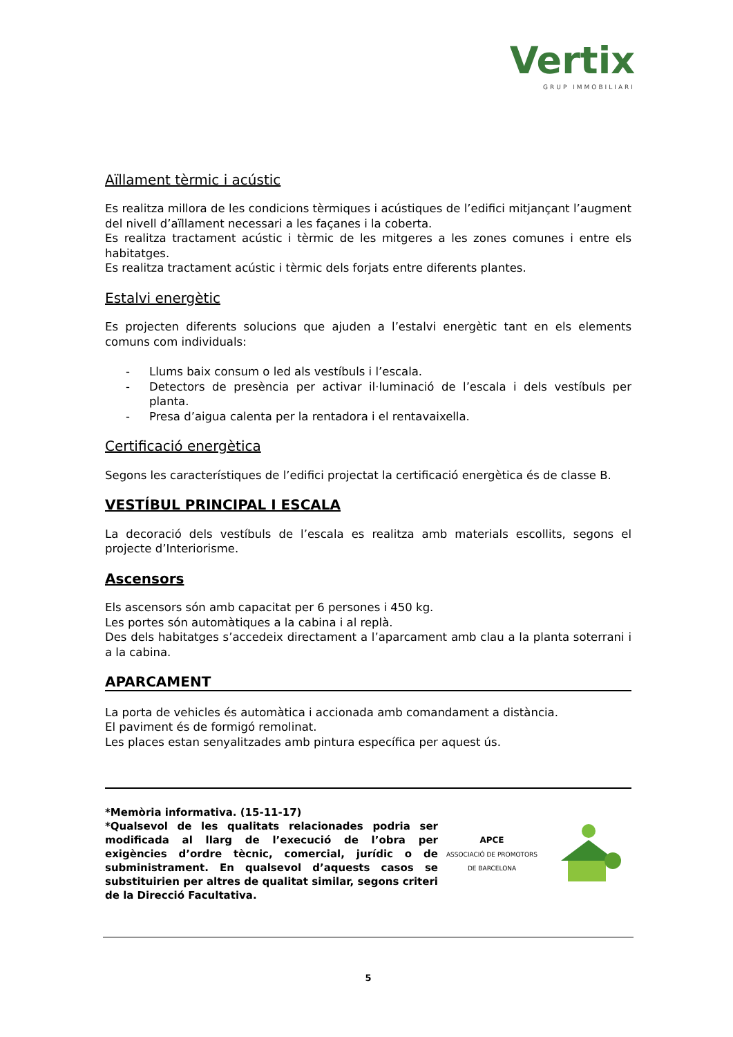Vertix
GRUP IMMOBILIARI
Aïllament tèrmic i acústic
Es realitza millora de les condicions tèrmiques i acústiques de l’edifici mitjançant l’augment del nivell d’aïllament necessari a les façanes i la coberta.
Es realitza tractament acústic i tèrmic de les mitgeres a les zones comunes i entre els habitatges.
Es realitza tractament acústic i tèrmic dels forjats entre diferents plantes.
Estalvi energètic
Es projecten diferents solucions que ajuden a l’estalvi energètic tant en els elements comuns com individuals:
- Llums baix consum o led als vestíbuls i l’escala.
- Detectors de presència per activar il·luminació de l’escala i dels vestíbuls per planta.
- Presa d’aigua calenta per la rentadora i el rentavaixella.
Certificació energètica
Segons les característiques de l’edifici projectat la certificació energètica és de classe B.
VESTÍBUL PRINCIPAL I ESCALA
La decoració dels vestíbuls de l’escala es realitza amb materials escollits, segons el projecte d’Interiorisme.
Ascensors
Els ascensors són amb capacitat per 6 persones i 450 kg.
Les portes són automàtiques a la cabina i al replà.
Des dels habitatges s’accedeix directament a l’aparcament amb clau a la planta soterrani i a la cabina.
APARCAMENT
La porta de vehicles és automàtica i accionada amb comandament a distància.
El paviment és de formigó remolinat.
Les places estan senyalitzades amb pintura específica per aquest ús.
*Memòria informativa. (15-11-17)
*Qualsevol de les qualitats relacionades podria ser modificada al llarg de l’execució de l’obra per exigències d’ordre tècnic, comercial, jurídic o de subministrament. En qualsevol d’aquests casos se substituirien per altres de qualitat similar, segons criteri de la Direcció Facultativa.
APCE
ASSOCIACIÓ DE PROMOTORS
DE BARCELONA
5